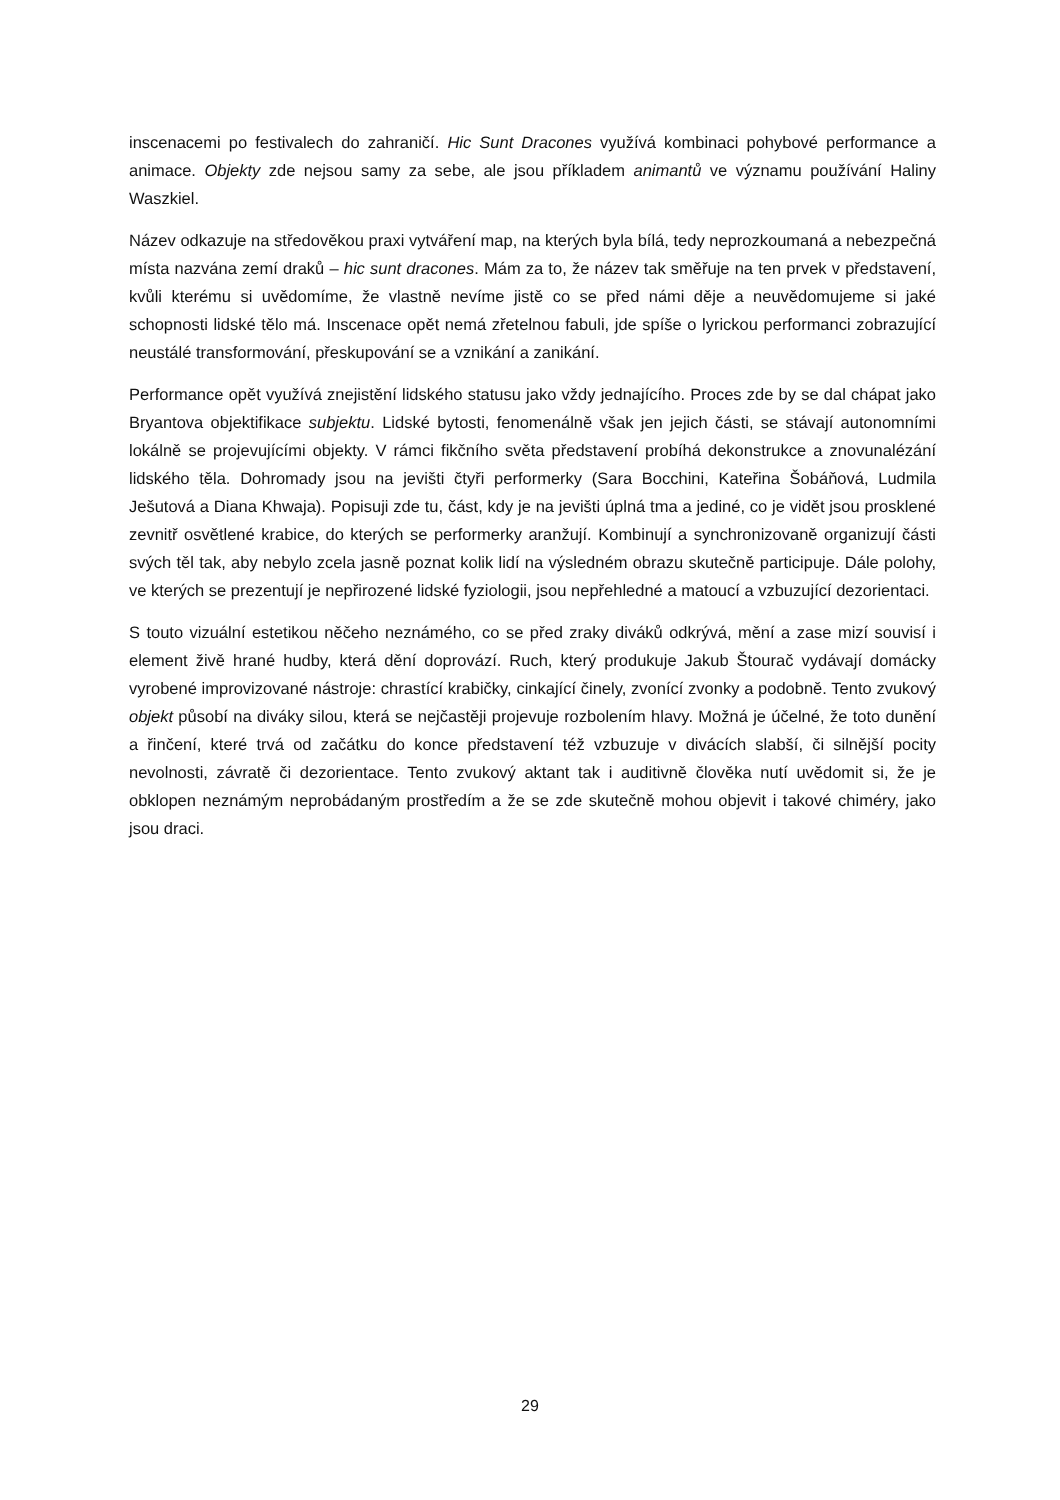inscenacemi po festivalech do zahraničí. Hic Sunt Dracones využívá kombinaci pohybové performance a animace. Objekty zde nejsou samy za sebe, ale jsou příkladem animantů ve významu používání Haliny Waszkiel.
Název odkazuje na středověkou praxi vytváření map, na kterých byla bílá, tedy neprozkoumaná a nebezpečná místa nazvána zemí draků – hic sunt dracones. Mám za to, že název tak směřuje na ten prvek v představení, kvůli kterému si uvědomíme, že vlastně nevíme jistě co se před námi děje a neuvědomujeme si jaké schopnosti lidské tělo má. Inscenace opět nemá zřetelnou fabuli, jde spíše o lyrickou performanci zobrazující neustálé transformování, přeskupování se a vznikání a zanikání.
Performance opět využívá znejistění lidského statusu jako vždy jednajícího. Proces zde by se dal chápat jako Bryantova objektifikace subjektu. Lidské bytosti, fenomenálně však jen jejich části, se stávají autonomními lokálně se projevujícími objekty. V rámci fikčního světa představení probíhá dekonstrukce a znovunalézání lidského těla. Dohromady jsou na jevišti čtyři performerky (Sara Bocchini, Kateřina Šobáňová, Ludmila Ješutová a Diana Khwaja). Popisuji zde tu, část, kdy je na jevišti úplná tma a jediné, co je vidět jsou prosklené zevnitř osvětlené krabice, do kterých se performerky aranžují. Kombinují a synchronizovaně organizují části svých těl tak, aby nebylo zcela jasně poznat kolik lidí na výsledném obrazu skutečně participuje. Dále polohy, ve kterých se prezentují je nepřirozené lidské fyziologii, jsou nepřehledné a matoucí a vzbuzující dezorientaci.
S touto vizuální estetikou něčeho neznámého, co se před zraky diváků odkrývá, mění a zase mizí souvisí i element živě hrané hudby, která dění doprovází. Ruch, který produkuje Jakub Štourač vydávají domácky vyrobené improvizované nástroje: chrastící krabičky, cinkající činely, zvonící zvonky a podobně. Tento zvukový objekt působí na diváky silou, která se nejčastěji projevuje rozbolením hlavy. Možná je účelné, že toto dunění a řinčení, které trvá od začátku do konce představení též vzbuzuje v divácích slabší, či silnější pocity nevolnosti, závratě či dezorientace. Tento zvukový aktant tak i auditivně člověka nutí uvědomit si, že je obklopen neznámým neprobádaným prostředím a že se zde skutečně mohou objevit i takové chiméry, jako jsou draci.
29